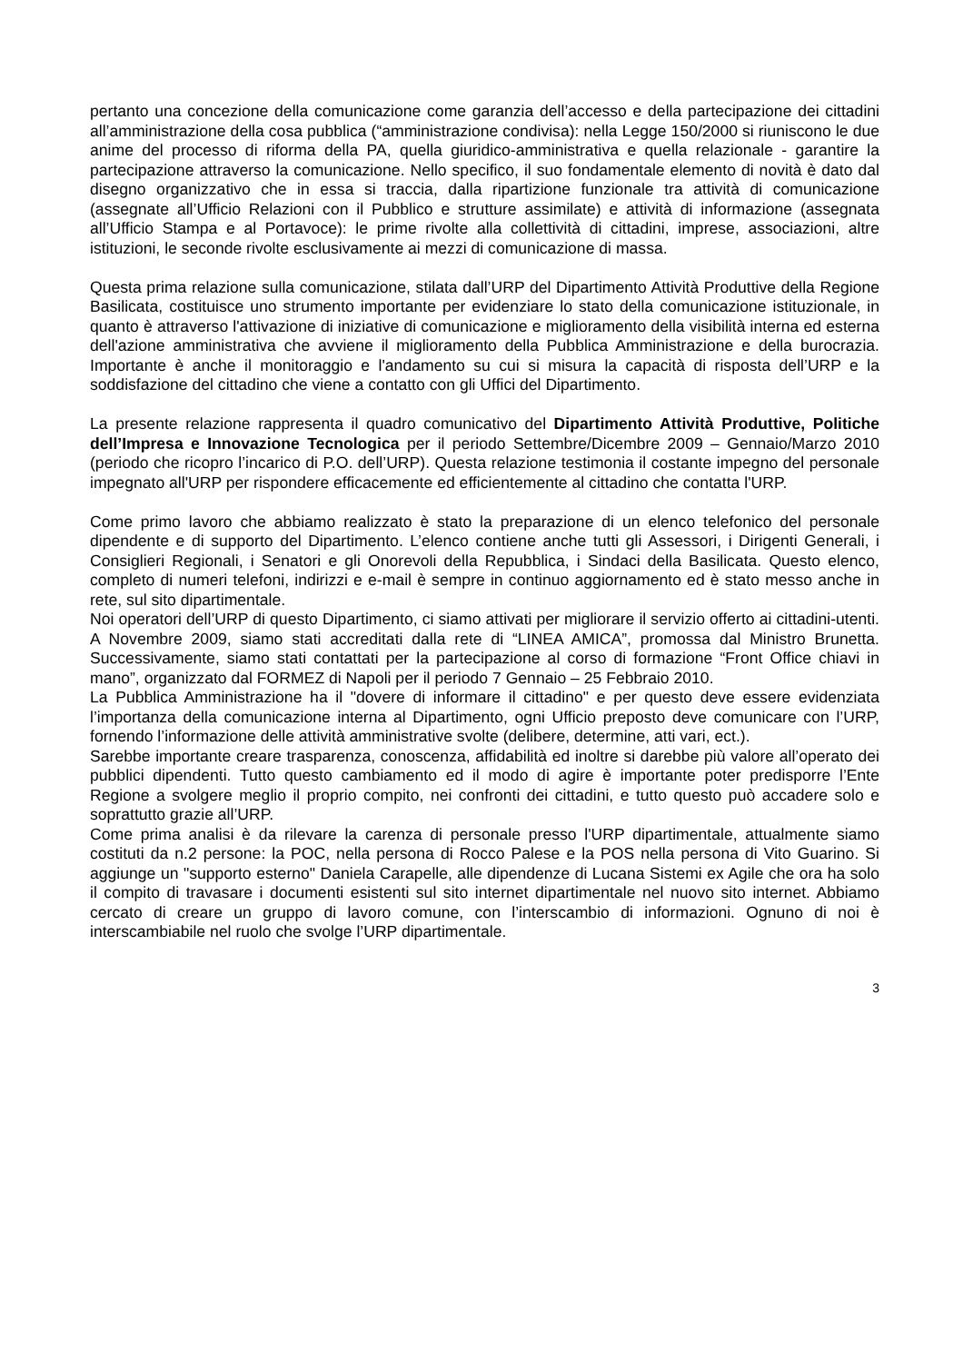pertanto una concezione della comunicazione come garanzia dell’accesso e della partecipazione dei cittadini all’amministrazione della cosa pubblica (“amministrazione condivisa): nella Legge 150/2000 si riuniscono le due anime del processo di riforma della PA, quella giuridico-amministrativa e quella relazionale - garantire la partecipazione attraverso la comunicazione. Nello specifico, il suo fondamentale elemento di novità è dato dal disegno organizzativo che in essa si traccia, dalla ripartizione funzionale tra attività di comunicazione (assegnate all’Ufficio Relazioni con il Pubblico e strutture assimilate) e attività di informazione (assegnata all’Ufficio Stampa e al Portavoce): le prime rivolte alla collettività di cittadini, imprese, associazioni, altre istituzioni, le seconde rivolte esclusivamente ai mezzi di comunicazione di massa.
Questa prima relazione sulla comunicazione, stilata dall’URP del Dipartimento Attività Produttive della Regione Basilicata, costituisce uno strumento importante per evidenziare lo stato della comunicazione istituzionale, in quanto è attraverso l'attivazione di iniziative di comunicazione e miglioramento della visibilità interna ed esterna dell'azione amministrativa che avviene il miglioramento della Pubblica Amministrazione e della burocrazia. Importante è anche il monitoraggio e l'andamento su cui si misura la capacità di risposta dell’URP e la soddisfazione del cittadino che viene a contatto con gli Uffici del Dipartimento.
La presente relazione rappresenta il quadro comunicativo del Dipartimento Attività Produttive, Politiche dell’Impresa e Innovazione Tecnologica per il periodo Settembre/Dicembre 2009 – Gennaio/Marzo 2010 (periodo che ricopro l’incarico di P.O. dell’URP). Questa relazione testimonia il costante impegno del personale impegnato all'URP per rispondere efficacemente ed efficientemente al cittadino che contatta l'URP.
Come primo lavoro che abbiamo realizzato è stato la preparazione di un elenco telefonico del personale dipendente e di supporto del Dipartimento. L’elenco contiene anche tutti gli Assessori, i Dirigenti Generali, i Consiglieri Regionali, i Senatori e gli Onorevoli della Repubblica, i Sindaci della Basilicata. Questo elenco, completo di numeri telefoni, indirizzi e e-mail è sempre in continuo aggiornamento ed è stato messo anche in rete, sul sito dipartimentale.
Noi operatori dell’URP di questo Dipartimento, ci siamo attivati per migliorare il servizio offerto ai cittadini-utenti. A Novembre 2009, siamo stati accreditati dalla rete di “LINEA AMICA”, promossa dal Ministro Brunetta. Successivamente, siamo stati contattati per la partecipazione al corso di formazione “Front Office chiavi in mano”, organizzato dal FORMEZ di Napoli per il periodo 7 Gennaio – 25 Febbraio 2010.
La Pubblica Amministrazione ha il "dovere di informare il cittadino" e per questo deve essere evidenziata l’importanza della comunicazione interna al Dipartimento, ogni Ufficio preposto deve comunicare con l’URP, fornendo l’informazione delle attività amministrative svolte (delibere, determine, atti vari, ect.).
Sarebbe importante creare trasparenza, conoscenza, affidabilità ed inoltre si darebbe più valore all’operato dei pubblici dipendenti. Tutto questo cambiamento ed il modo di agire è importante poter predisporre l’Ente Regione a svolgere meglio il proprio compito, nei confronti dei cittadini, e tutto questo può accadere solo e soprattutto grazie all’URP.
Come prima analisi è da rilevare la carenza di personale presso l'URP dipartimentale, attualmente siamo costituti da n.2 persone: la POC, nella persona di Rocco Palese e la POS nella persona di Vito Guarino. Si aggiunge un "supporto esterno" Daniela Carapelle, alle dipendenze di Lucana Sistemi ex Agile che ora ha solo il compito di travasare i documenti esistenti sul sito internet dipartimentale nel nuovo sito internet. Abbiamo cercato di creare un gruppo di lavoro comune, con l’interscambio di informazioni. Ognuno di noi è interscambiabile nel ruolo che svolge l’URP dipartimentale.
3